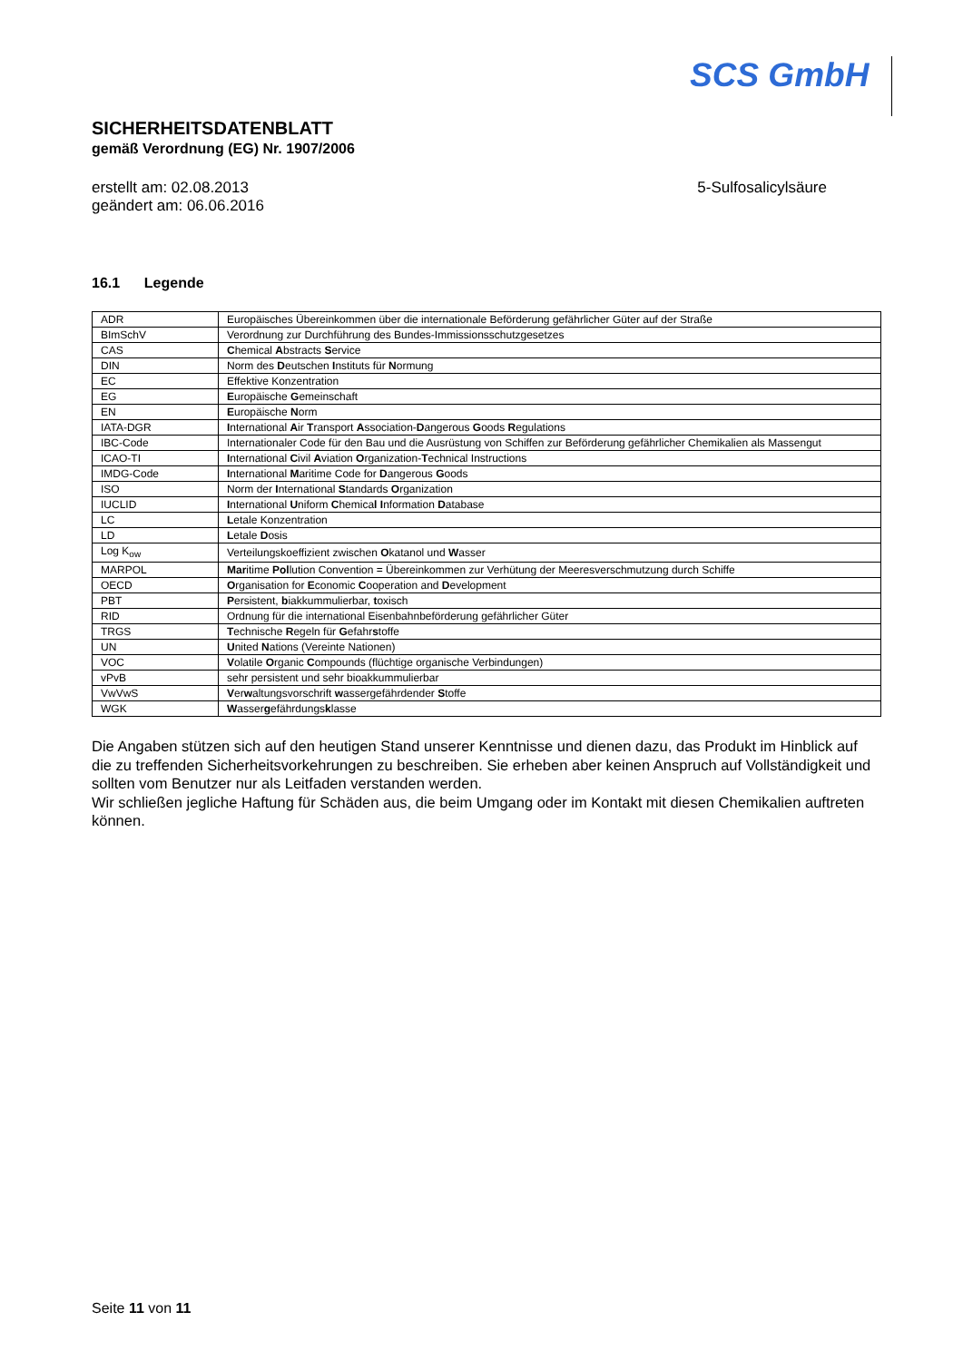SCS GmbH
SICHERHEITSDATENBLATT
gemäß Verordnung (EG) Nr. 1907/2006
erstellt am: 02.08.2013
geändert am: 06.06.2016
5-Sulfosalicylsäure
16.1 Legende
| ADR | Europäisches Übereinkommen über die internationale Beförderung gefährlicher Güter auf der Straße |
| BImSchV | Verordnung zur Durchführung des Bundes-Immissionsschutzgesetzes |
| CAS | C hemical A bstracts S ervice |
| DIN | Norm des D eutschen I nstituts für N ormung |
| EC | Effektive Konzentration |
| EG | E uropäische G emeinschaft |
| EN | E uropäische N orm |
| IATA-DGR | I nternational A ir T ransport A ssociation- D angerous G oods R egulations |
| IBC-Code | Internationaler Code für den Bau und die Ausrüstung von Schiffen zur Beförderung gefährlicher Chemikalien als Massengut |
| ICAO-TI | I nternational C ivil A viation O rganization- T echnical Instructions |
| IMDG-Code | I nternational M aritime Code for D angerous G oods |
| ISO | Norm der I nternational S tandards O rganization |
| IUCLID | I nternational U niform C hemica l I nformation D atabase |
| LC | L etale Konzentration |
| LD | L etale D osis |
| Log K<sub>ow</sub> | Verteilungskoeffizient zwischen O katanol und W asser |
| MARPOL | Mar itime Pol lution Convention = Übereinkommen zur Verhütung der Meeresverschmutzung durch Schiffe |
| OECD | O rganisation for E conomic C ooperation and D evelopment |
| PBT | P ersistent, b iakkummulierbar, t oxisch |
| RID | Ordnung für die international Eisenbahnbeförderung gefährlicher Güter |
| TRGS | T echnische R egeln für G efahr s toffe |
| UN | U nited N ations (Vereinte Nationen) |
| VOC | V olatile O rganic C ompounds (flüchtige organische Verbindungen) |
| vPvB | sehr persistent und sehr bioakkummulierbar |
| VwVwS | V er w altungsvorschrift w assergefährdender S toffe |
| WGK | W asser g efährdungs k lasse |
Die Angaben stützen sich auf den heutigen Stand unserer Kenntnisse und dienen dazu, das Produkt im Hinblick auf die zu treffenden Sicherheitsvorkehrungen zu beschreiben. Sie erheben aber keinen Anspruch auf Vollständigkeit und sollten vom Benutzer nur als Leitfaden verstanden werden.
Wir schließen jegliche Haftung für Schäden aus, die beim Umgang oder im Kontakt mit diesen Chemikalien auftreten können.
Seite 11 von 11